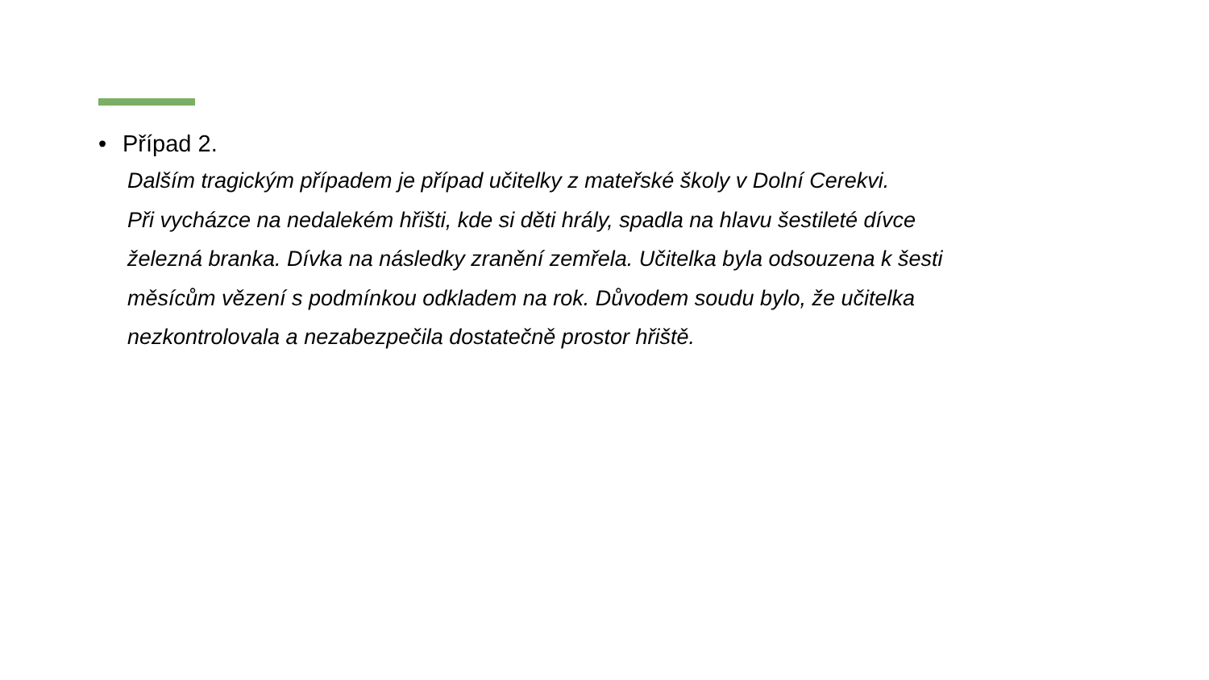• Případ 2.
Dalším tragickým případem je případ učitelky z mateřské školy v Dolní Cerekvi.
Při vycházce na nedalekém hřišti, kde si děti hrály, spadla na hlavu šestileté dívce
železná branka. Dívka na následky zranění zemřela. Učitelka byla odsouzena k šesti
měsícům vězení s podmínkou odkladem na rok. Důvodem soudu bylo, že učitelka
nezkontrolovala a nezabezpečila dostatečně prostor hřiště.